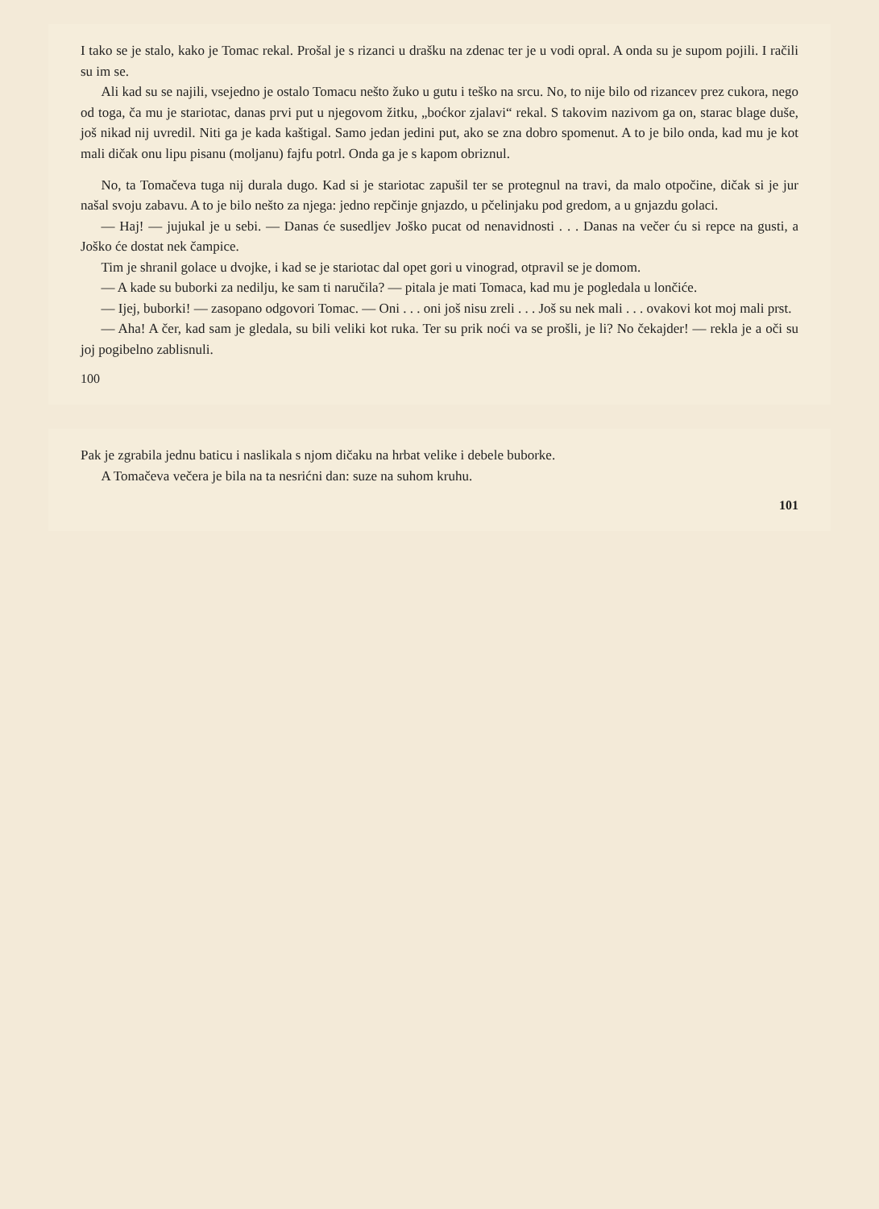I tako se je stalo, kako je Tomac rekal. Prošal je s rizanci u drašku na zdenac ter je u vodi opral. A onda su je supom pojili. I račili su im se.
Ali kad su se najili, vsejedno je ostalo Tomacu nešto žuko u gutu i teško na srcu. No, to nije bilo od rizancev prez cukora, nego od toga, ča mu je stariotac, danas prvi put u njegovom žitku, „boćkor zjalavi“ rekal. S takovim nazivom ga on, starac blage duše, još nikad nij uvredil. Niti ga je kada kaštigal. Samo jedan jedini put, ako se zna dobro spomenut. A to je bilo onda, kad mu je kot mali dičak onu lipu pisanu (moljanu) fajfu potrl. Onda ga je s kapom obriznul.
No, ta Tomačeva tuga nij durala dugo. Kad si je stariotac zapušil ter se protegnul na travi, da malo otpočine, dičak si je jur našal svoju zabavu. A to je bilo nešto za njega: jedno repčinje gnjazdo, u pčelinjaku pod gredom, a u gnjazdu golaci.
— Haj! — jujukal je u sebi. — Danas će susedljev Joško pucat od nenavidnosti . . . Danas na večer ću si repce na gusti, a Joško će dostat nek čampice.
Tim je shranil golace u dvojke, i kad se je stariotac dal opet gori u vinograd, otpravil se je domom.
— A kade su buborki za nedilju, ke sam ti naručila? — pitala je mati Tomaca, kad mu je pogledala u lončiće.
— Ijej, buborki! — zasopano odgovori Tomac. — Oni . . . oni još nisu zreli . . . Još su nek mali . . . ovakovi kot moj mali prst.
— Aha! A čer, kad sam je gledala, su bili veliki kot ruka. Ter su prik noći va se prošli, je li? No čekajder! — rekla je a oči su joj pogibelno zablisnuli.
100
Pak je zgrabila jednu baticu i naslikala s njom dičaku na hrbat velike i debele buborke.
A Tomačeva večera je bila na ta nesrićni dan: suze na suhom kruhu.
101